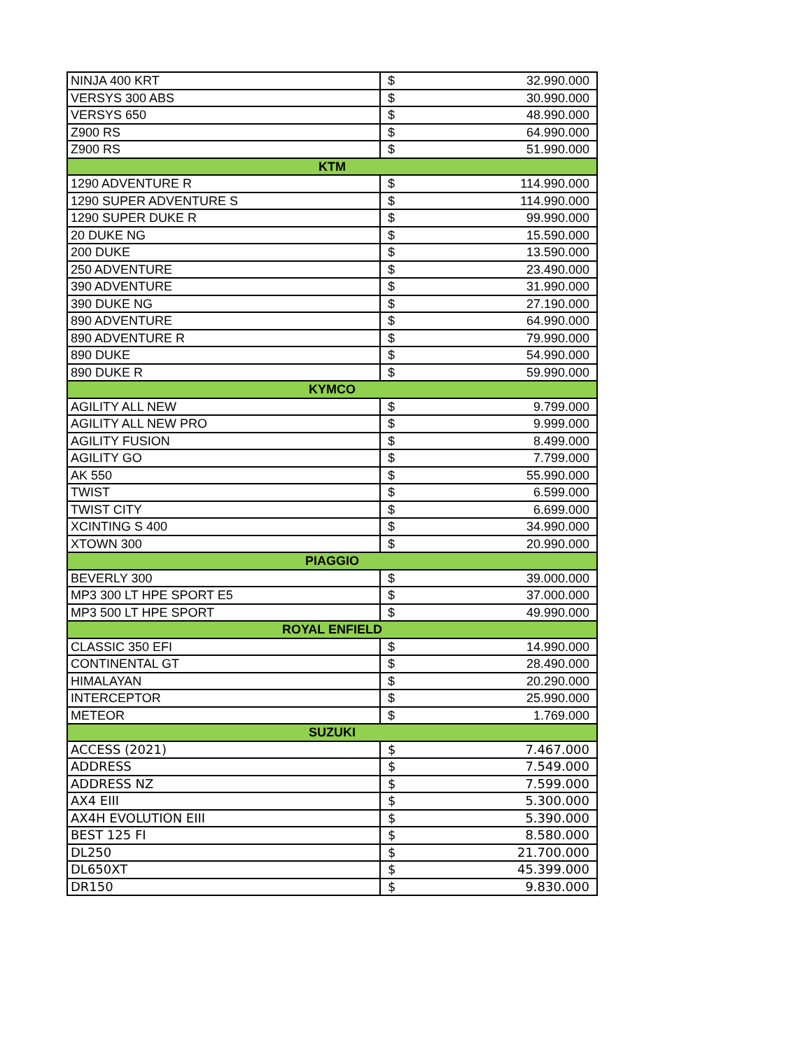| NINJA 400 KRT | $ | 32.990.000 |
| VERSYS 300 ABS | $ | 30.990.000 |
| VERSYS 650 | $ | 48.990.000 |
| Z900 RS | $ | 64.990.000 |
| Z900 RS | $ | 51.990.000 |
| KTM | | |
| 1290 ADVENTURE R | $ | 114.990.000 |
| 1290 SUPER ADVENTURE S | $ | 114.990.000 |
| 1290 SUPER DUKE R | $ | 99.990.000 |
| 20 DUKE NG | $ | 15.590.000 |
| 200 DUKE | $ | 13.590.000 |
| 250 ADVENTURE | $ | 23.490.000 |
| 390 ADVENTURE | $ | 31.990.000 |
| 390 DUKE NG | $ | 27.190.000 |
| 890 ADVENTURE | $ | 64.990.000 |
| 890 ADVENTURE R | $ | 79.990.000 |
| 890 DUKE | $ | 54.990.000 |
| 890 DUKE R | $ | 59.990.000 |
| KYMCO | | |
| AGILITY ALL NEW | $ | 9.799.000 |
| AGILITY ALL NEW PRO | $ | 9.999.000 |
| AGILITY FUSION | $ | 8.499.000 |
| AGILITY GO | $ | 7.799.000 |
| AK 550 | $ | 55.990.000 |
| TWIST | $ | 6.599.000 |
| TWIST CITY | $ | 6.699.000 |
| XCINTING S 400 | $ | 34.990.000 |
| XTOWN 300 | $ | 20.990.000 |
| PIAGGIO | | |
| BEVERLY 300 | $ | 39.000.000 |
| MP3 300 LT HPE SPORT E5 | $ | 37.000.000 |
| MP3 500 LT HPE SPORT | $ | 49.990.000 |
| ROYAL ENFIELD | | |
| CLASSIC 350 EFI | $ | 14.990.000 |
| CONTINENTAL GT | $ | 28.490.000 |
| HIMALAYAN | $ | 20.290.000 |
| INTERCEPTOR | $ | 25.990.000 |
| METEOR | $ | 1.769.000 |
| SUZUKI | | |
| ACCESS (2021) | $ | 7.467.000 |
| ADDRESS | $ | 7.549.000 |
| ADDRESS NZ | $ | 7.599.000 |
| AX4 EIII | $ | 5.300.000 |
| AX4H EVOLUTION EIII | $ | 5.390.000 |
| BEST 125 FI | $ | 8.580.000 |
| DL250 | $ | 21.700.000 |
| DL650XT | $ | 45.399.000 |
| DR150 | $ | 9.830.000 |